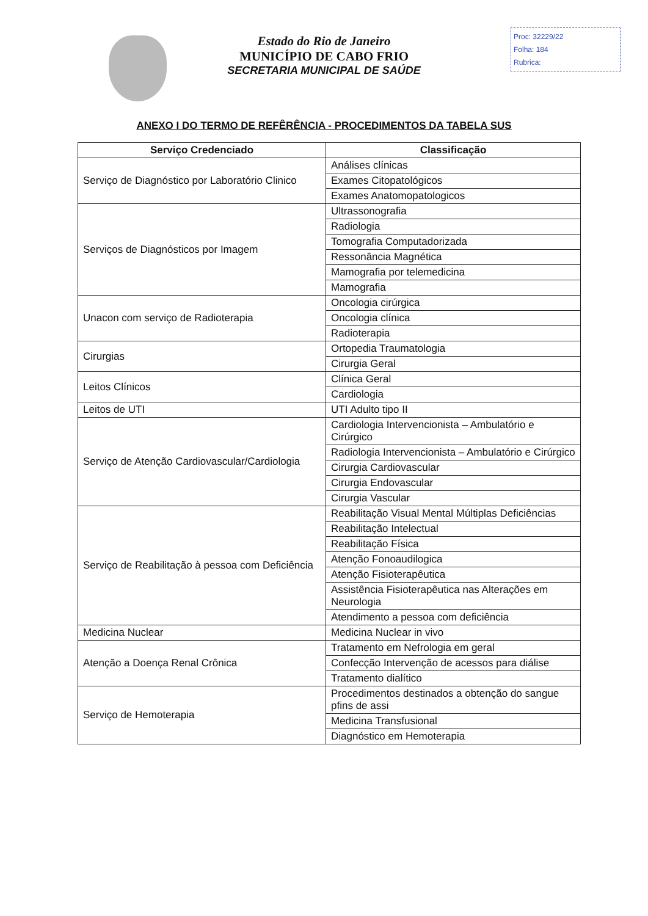Estado do Rio de Janeiro
MUNICÍPIO DE CABO FRIO
SECRETARIA MUNICIPAL DE SAÚDE
Proc: 32229/22
Folha: 184
Rubrica:
ANEXO I DO TERMO DE REFÊRÊNCIA - PROCEDIMENTOS DA TABELA SUS
| Serviço Credenciado | Classificação |
| --- | --- |
| Serviço de Diagnóstico por Laboratório Clinico | Análises clínicas |
| | Exames Citopatológicos |
| | Exames Anatomopatologicos |
| Serviços de Diagnósticos por Imagem | Ultrassonografia |
| | Radiologia |
| | Tomografia Computadorizada |
| | Ressonância Magnética |
| | Mamografia por telemedicina |
| | Mamografia |
| Unacon com serviço de Radioterapia | Oncologia cirúrgica |
| | Oncologia clínica |
| | Radioterapia |
| Cirurgias | Ortopedia Traumatologia |
| | Cirurgia Geral |
| Leitos Clínicos | Clínica Geral |
| | Cardiologia |
| Leitos de UTI | UTI Adulto tipo II |
| Serviço de Atenção Cardiovascular/Cardiologia | Cardiologia Intervencionista – Ambulatório e Cirúrgico |
| | Radiologia Intervencionista – Ambulatório e Cirúrgico |
| | Cirurgia Cardiovascular |
| | Cirurgia Endovascular |
| | Cirurgia Vascular |
| Serviço de Reabilitação à pessoa com Deficiência | Reabilitação Visual Mental Múltiplas Deficiências |
| | Reabilitação Intelectual |
| | Reabilitação Física |
| | Atenção Fonoaudilogica |
| | Atenção Fisioterapêutica |
| | Assistência Fisioterapêutica nas Alterações em Neurologia |
| | Atendimento a pessoa com deficiência |
| Medicina Nuclear | Medicina Nuclear in vivo |
| Atenção a Doença Renal Crônica | Tratamento em Nefrologia em geral |
| | Confecção Intervenção de acessos para diálise |
| | Tratamento dialítico |
| Serviço de Hemoterapia | Procedimentos destinados a obtenção do sangue pfins de assi |
| | Medicina Transfusional |
| | Diagnóstico em Hemoterapia |